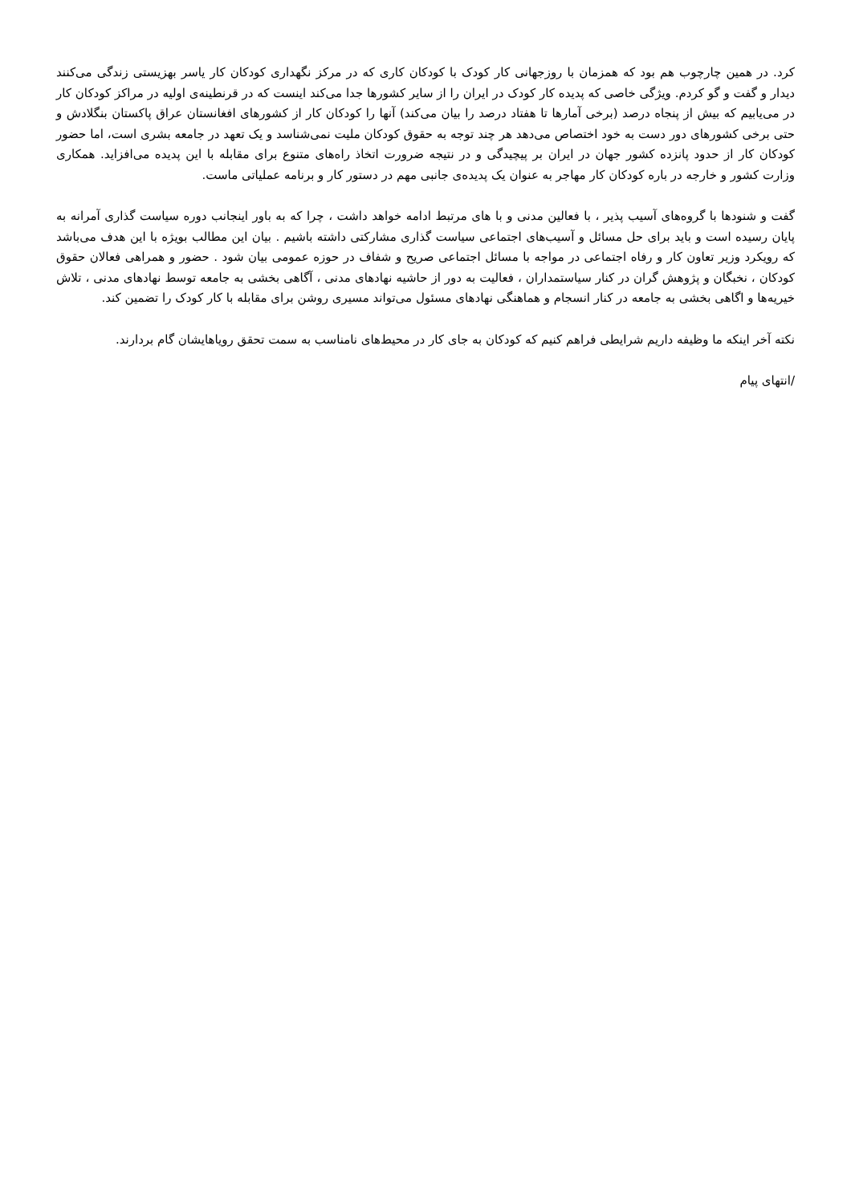کرد. در همین چارچوب هم بود که همزمان با روزجهانی کار کودک با کودکان کاری که در مرکز نگهداری کودکان کار یاسر بهزیستی زندگی می‌کنند دیدار و گفت و گو کردم. ویژگی خاصی که پدیده کار کودک در ایران را از سایر کشورها جدا می‌کند اینست که در قرنطینه‌ی اولیه در مراکز کودکان کار در می‌یابیم که بیش از پنجاه درصد (برخی آمارها تا هفتاد درصد را بیان می‌کند) آنها را کودکان کار از کشورهای افغانستان عراق پاکستان بنگلادش و حتی برخی کشورهای دور دست به خود اختصاص می‌دهد هر چند توجه به حقوق کودکان ملیت نمی‌شناسد و یک تعهد در جامعه بشری است، اما حضور کودکان کار از حدود پانزده کشور جهان در ایران بر پیچیدگی و در نتیجه ضرورت اتخاذ راه‌های متنوع برای مقابله با این پدیده می‌افزاید. همکاری وزارت کشور و خارجه در باره کودکان کار مهاجر به عنوان یک پدیده‌ی جانبی مهم در دستور کار و برنامه عملیاتی ماست.
گفت و شنودها با گروه‌های آسیب پذیر ، با فعالین مدنی و با های مرتبط ادامه خواهد داشت ، چرا که به باور اینجانب دوره سیاست گذاری آمرانه به پایان رسیده است و باید برای حل مسائل و آسیب‌های اجتماعی سیاست گذاری مشارکتی داشته باشیم . بیان این مطالب بویژه با این هدف می‌باشد که رویکرد وزیر تعاون کار و رفاه اجتماعی در مواجه با مسائل اجتماعی صریح و شفاف در حوزه عمومی بیان شود . حضور و همراهی فعالان حقوق کودکان ، نخبگان و پژوهش گران در کنار سیاستمداران ، فعالیت به دور از حاشیه نهادهای مدنی ، آگاهی بخشی به جامعه توسط نهادهای مدنی ، تلاش خیریه‌ها و اگاهی بخشی به جامعه در کنار انسجام و هماهنگی نهادهای مسئول می‌تواند مسیری روشن برای مقابله با کار کودک را تضمین کند.
نکته آخر اینکه ما وظیفه داریم شرایطی فراهم کنیم که کودکان به جای کار در محیط‌های نامناسب به سمت تحقق رویاهایشان گام بردارند.
/انتهای پیام